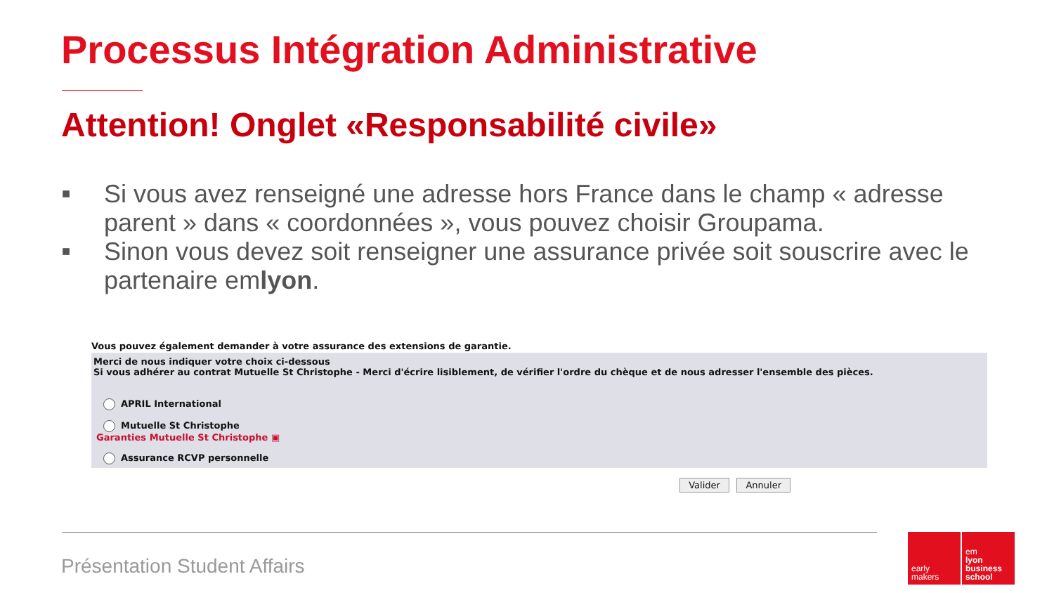Processus Intégration Administrative
Attention! Onglet «Responsabilité civile»
■ Si vous avez renseigné une adresse hors France dans le champ « adresse parent » dans « coordonnées », vous pouvez choisir Groupama.
■ Sinon vous devez soit renseigner une assurance privée soit souscrire avec le partenaire emlyon.
Vous pouvez également demander à votre assurance des extensions de garantie.
Merci de nous indiquer votre choix ci-dessous
Si vous adhérer au contrat Mutuelle St Christophe - Merci d'écrire lisiblement, de vérifier l'ordre du chèque et de nous adresser l'ensemble des pièces.
APRIL International
Mutuelle St Christophe
Garanties Mutuelle St Christophe ▣
Assurance RCVP personnelle
Valider Annuler
Présentation Student Affairs
early
makers
em
lyon
business
school